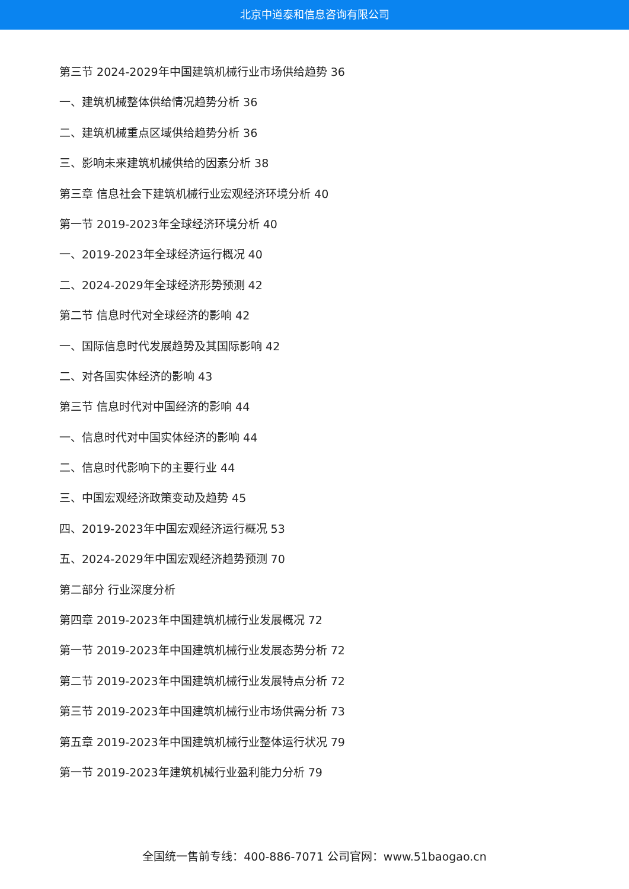北京中道泰和信息咨询有限公司
第三节 2024-2029年中国建筑机械行业市场供给趋势 36
一、建筑机械整体供给情况趋势分析 36
二、建筑机械重点区域供给趋势分析 36
三、影响未来建筑机械供给的因素分析 38
第三章 信息社会下建筑机械行业宏观经济环境分析 40
第一节 2019-2023年全球经济环境分析 40
一、2019-2023年全球经济运行概况 40
二、2024-2029年全球经济形势预测 42
第二节 信息时代对全球经济的影响 42
一、国际信息时代发展趋势及其国际影响 42
二、对各国实体经济的影响 43
第三节 信息时代对中国经济的影响 44
一、信息时代对中国实体经济的影响 44
二、信息时代影响下的主要行业 44
三、中国宏观经济政策变动及趋势 45
四、2019-2023年中国宏观经济运行概况 53
五、2024-2029年中国宏观经济趋势预测 70
第二部分 行业深度分析
第四章 2019-2023年中国建筑机械行业发展概况 72
第一节 2019-2023年中国建筑机械行业发展态势分析 72
第二节 2019-2023年中国建筑机械行业发展特点分析 72
第三节 2019-2023年中国建筑机械行业市场供需分析 73
第五章 2019-2023年中国建筑机械行业整体运行状况 79
第一节 2019-2023年建筑机械行业盈利能力分析 79
全国统一售前专线：400-886-7071 公司官网：www.51baogao.cn